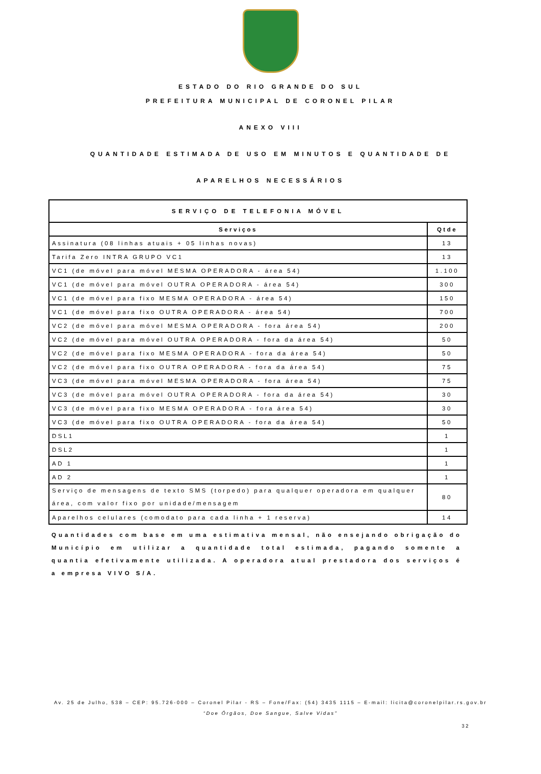ESTADO DO RIO GRANDE DO SUL
PREFEITURA MUNICIPAL DE CORONEL PILAR
ANEXO VIII
QUANTIDADE ESTIMADA DE USO EM MINUTOS E QUANTIDADE DE
APARELHOS NECESSÁRIOS
| SERVIÇO DE TELEFONIA MÓVEL | |
| --- | --- |
| Serviços | Qtde |
| Assinatura (08 linhas atuais + 05 linhas novas) | 13 |
| Tarifa Zero INTRA GRUPO VC1 | 13 |
| VC1 (de móvel para móvel MESMA OPERADORA - área 54) | 1.100 |
| VC1 (de móvel para móvel OUTRA OPERADORA - área 54) | 300 |
| VC1 (de móvel para fixo MESMA OPERADORA - área 54) | 150 |
| VC1 (de móvel para fixo OUTRA OPERADORA - área 54) | 700 |
| VC2 (de móvel para móvel MESMA OPERADORA - fora área 54) | 200 |
| VC2 (de móvel para móvel OUTRA OPERADORA - fora da área 54) | 50 |
| VC2 (de móvel para fixo MESMA OPERADORA - fora da área 54) | 50 |
| VC2 (de móvel para fixo OUTRA OPERADORA - fora da área 54) | 75 |
| VC3 (de móvel para móvel MESMA OPERADORA - fora área 54) | 75 |
| VC3 (de móvel para móvel OUTRA OPERADORA - fora da área 54) | 30 |
| VC3 (de móvel para fixo MESMA OPERADORA - fora área 54) | 30 |
| VC3 (de móvel para fixo OUTRA OPERADORA - fora da área 54) | 50 |
| DSL1 | 1 |
| DSL2 | 1 |
| AD 1 | 1 |
| AD 2 | 1 |
| Serviço de mensagens de texto SMS (torpedo) para qualquer operadora em qualquer área, com valor fixo por unidade/mensagem | 80 |
| Aparelhos celulares (comodato para cada linha + 1 reserva) | 14 |
Quantidades com base em uma estimativa mensal, não ensejando obrigação do Município em utilizar a quantidade total estimada, pagando somente a quantia efetivamente utilizada. A operadora atual prestadora dos serviços é a empresa VIVO S/A.
Av. 25 de Julho, 538 – CEP: 95.726-000 – Coronel Pilar - RS – Fone/Fax: (54) 3435 1115 – E-mail: licita@coronelpilar.rs.gov.br
“Doe Órgãos, Doe Sangue, Salve Vidas”
32